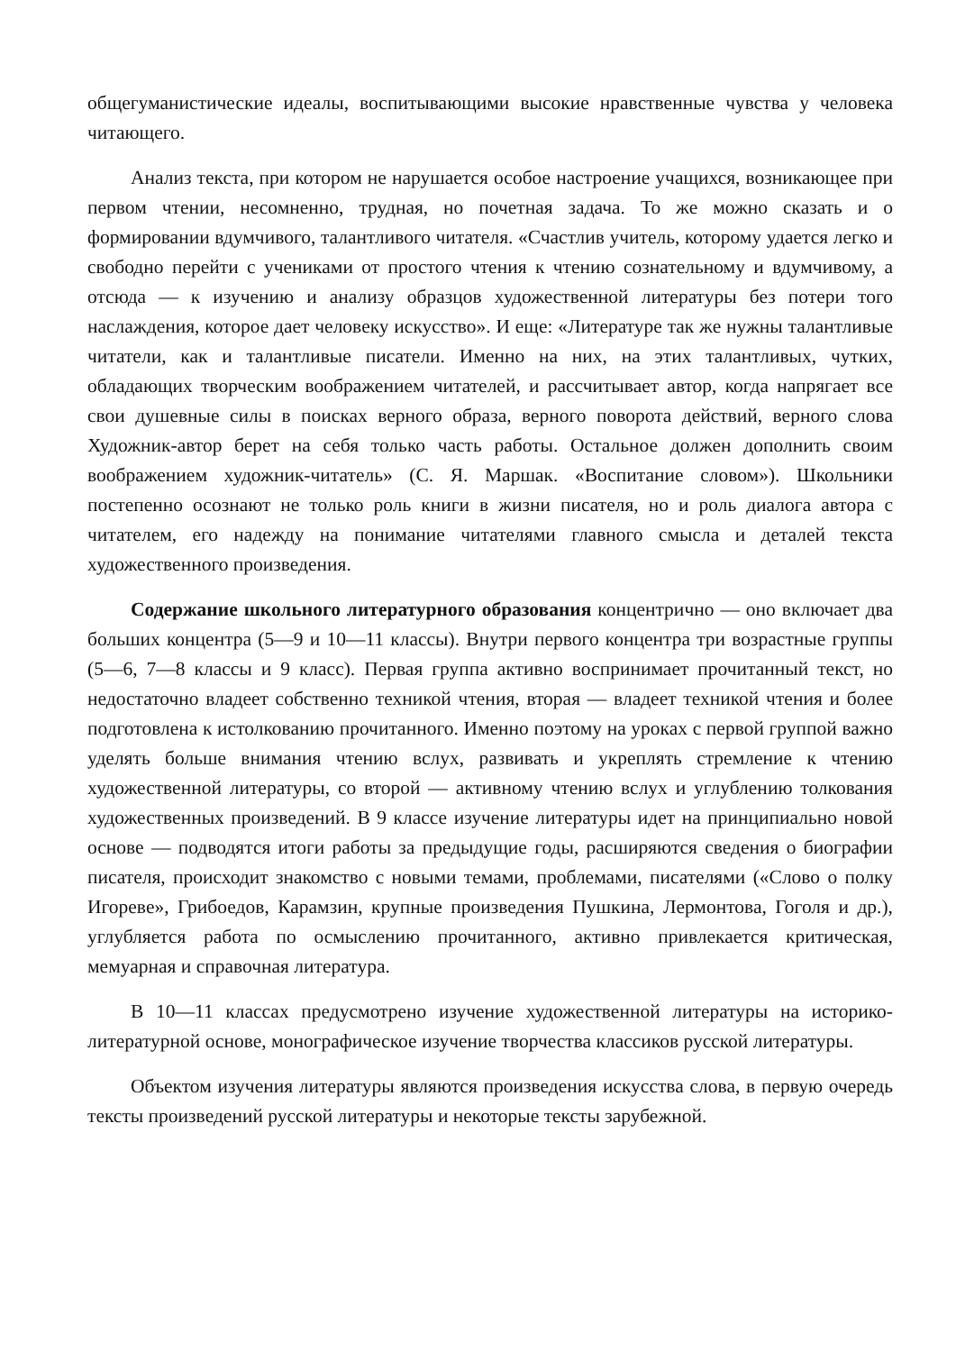общегуманистические идеалы, воспитывающими высокие нравственные чувства у человека читающего.
Анализ текста, при котором не нарушается особое настроение учащихся, возникающее при первом чтении, несомненно, трудная, но почетная задача. То же можно сказать и о формировании вдумчивого, талантливого читателя. «Счастлив учитель, которому удается легко и свободно перейти с учениками от простого чтения к чтению сознательному и вдумчивому, а отсюда — к изучению и анализу образцов художественной литературы без потери того наслаждения, которое дает человеку искусство». И еще: «Литературе так же нужны талантливые читатели, как и талантливые писатели. Именно на них, на этих талантливых, чутких, обладающих творческим воображением читателей, и рассчитывает автор, когда напрягает все свои душевные силы в поисках верного образа, верного поворота действий, верного слова Художник-автор берет на себя только часть работы. Остальное должен дополнить своим воображением художник-читатель» (С. Я. Маршак. «Воспитание словом»). Школьники постепенно осознают не только роль книги в жизни писателя, но и роль диалога автора с читателем, его надежду на понимание читателями главного смысла и деталей текста художественного произведения.
Содержание школьного литературного образования концентрично — оно включает два больших концентра (5—9 и 10—11 классы). Внутри первого концентра три возрастные группы (5—6, 7—8 классы и 9 класс). Первая группа активно воспринимает прочитанный текст, но недостаточно владеет собственно техникой чтения, вторая — владеет техникой чтения и более подготовлена к истолкованию прочитанного. Именно поэтому на уроках с первой группой важно уделять больше внимания чтению вслух, развивать и укреплять стремление к чтению художественной литературы, со второй — активному чтению вслух и углублению толкования художественных произведений. В 9 классе изучение литературы идет на принципиально новой основе — подводятся итоги работы за предыдущие годы, расширяются сведения о биографии писателя, происходит знакомство с новыми темами, проблемами, писателями («Слово о полку Игореве», Грибоедов, Карамзин, крупные произведения Пушкина, Лермонтова, Гоголя и др.), углубляется работа по осмыслению прочитанного, активно привлекается критическая, мемуарная и справочная литература.
В 10—11 классах предусмотрено изучение художественной литературы на историко-литературной основе, монографическое изучение творчества классиков русской литературы.
Объектом изучения литературы являются произведения искусства слова, в первую очередь тексты произведений русской литературы и некоторые тексты зарубежной.